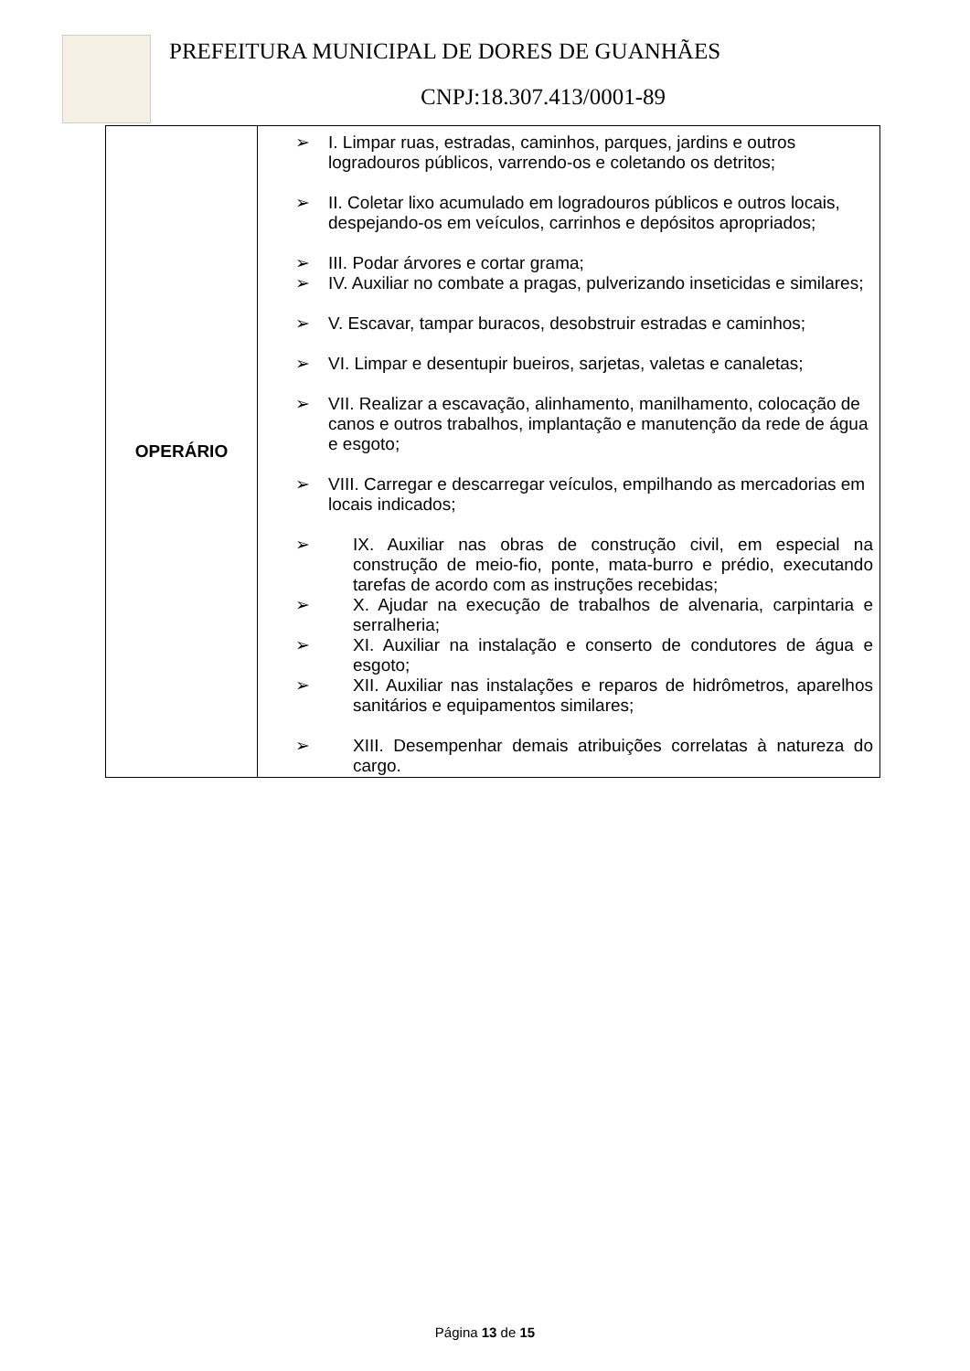PREFEITURA MUNICIPAL DE DORES DE GUANHÃES
CNPJ:18.307.413/0001-89
| OPERÁRIO | ➢ I. Limpar ruas, estradas, caminhos, parques, jardins e outros logradouros públicos, varrendo-os e coletando os detritos; ➢ II. Coletar lixo acumulado em logradouros públicos e outros locais, despejando-os em veículos, carrinhos e depósitos apropriados; ➢ III. Podar árvores e cortar grama; ➢ IV. Auxiliar no combate a pragas, pulverizando inseticidas e similares; ➢ V. Escavar, tampar buracos, desobstruir estradas e caminhos; ➢ VI. Limpar e desentupir bueiros, sarjetas, valetas e canaletas; ➢ VII. Realizar a escavação, alinhamento, manilhamento, colocação de canos e outros trabalhos, implantação e manutenção da rede de água e esgoto; ➢ VIII. Carregar e descarregar veículos, empilhando as mercadorias em locais indicados; ➢ IX. Auxiliar nas obras de construção civil, em especial na construção de meio-fio, ponte, mata-burro e prédio, executando tarefas de acordo com as instruções recebidas; ➢ X. Ajudar na execução de trabalhos de alvenaria, carpintaria e serralheria; ➢ XI. Auxiliar na instalação e conserto de condutores de água e esgoto; ➢ XII. Auxiliar nas instalações e reparos de hidrômetros, aparelhos sanitários e equipamentos similares; ➢ XIII. Desempenhar demais atribuições correlatas à natureza do cargo. |
Página 13 de 15